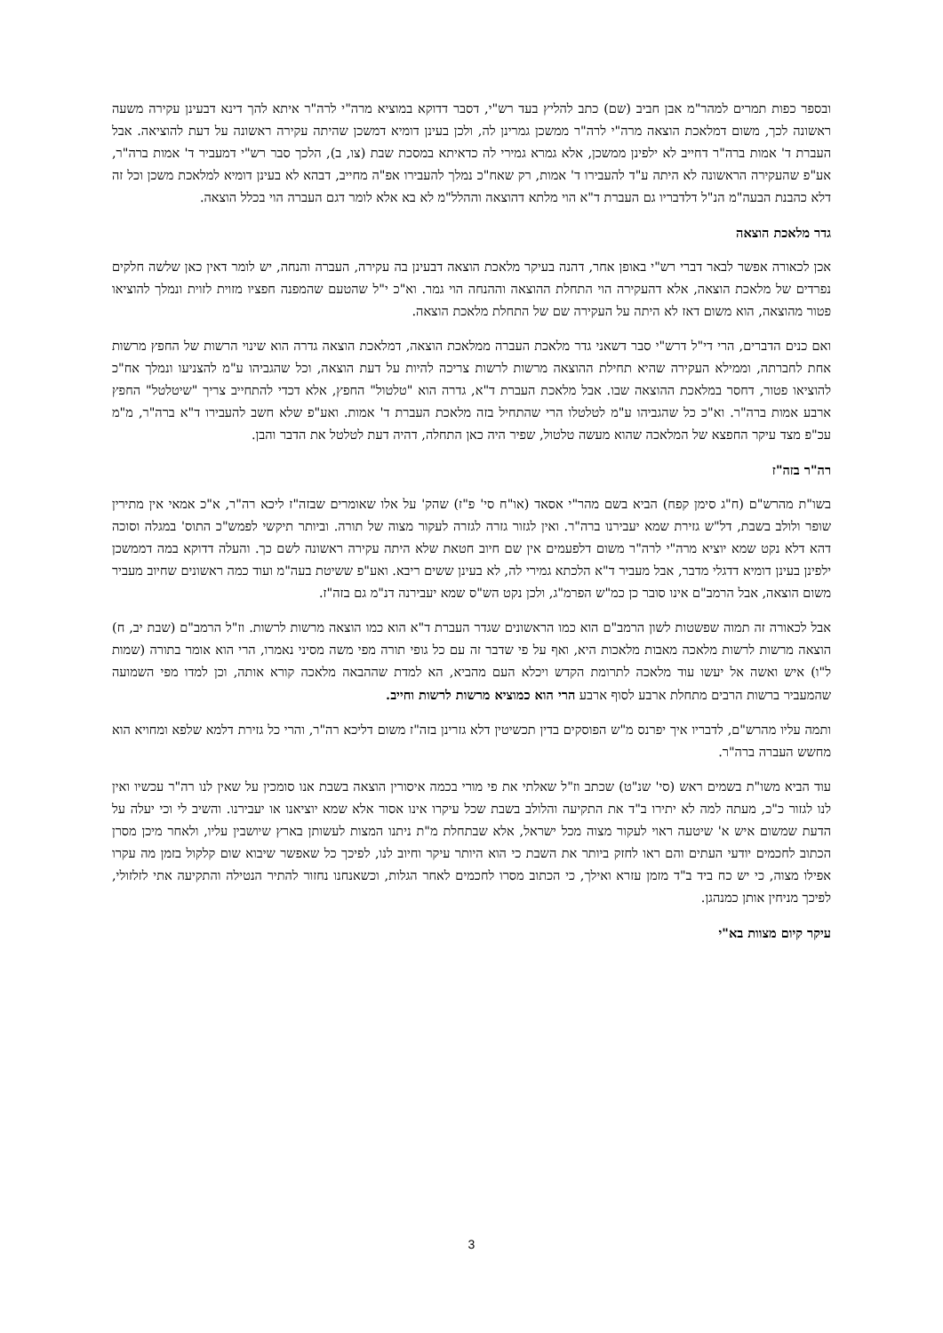ובספר כפות תמרים למהר"מ אבן חביב (שם) כתב להליץ בעד רש"י, דסבר דדוקא במוציא מרה"י לרה"ר איתא להך דינא דבעינן עקירה משעה ראשונה לכך, משום דמלאכת הוצאה מרה"י לרה"ר ממשכן גמרינן לה, ולכן בעינן דומיא דמשכן שהיתה עקירה ראשונה על דעת להוציאה. אבל העברת ד' אמות ברה"ר דחייב לא ילפינן ממשכן, אלא גמרא גמירי לה כדאיתא במסכת שבת (צו, ב), הלכך סבר רש"י דמעביר ד' אמות ברה"ר, אע"פ שהעקירה הראשונה לא היתה ע"ד להעבירו ד' אמות, רק שאח"כ נמלך להעבירו אפ"ה מחייב, דבהא לא בעינן דומיא למלאכת משכן וכל זה דלא כהבנת הבעה"מ הנ"ל דלדבריו גם העברת ד"א הוי מלתא דהוצאה וההלל"מ לא בא אלא לומר דגם העברה הוי בכלל הוצאה.
גדר מלאכת הוצאה
אכן לכאורה אפשר לבאר דברי רש"י באופן אחר, דהנה בעיקר מלאכת הוצאה דבעינן בה עקירה, העברה והנחה, יש לומר דאין כאן שלשה חלקים נפרדים של מלאכת הוצאה, אלא דהעקירה הוי התחלת ההוצאה וההנחה הוי גמר. וא"כ י"ל שהטעם שהמפנה חפציו מזוית לזוית ונמלך להוציאו פטור מהוצאה, הוא משום דאז לא היתה על העקירה שם של התחלת מלאכת הוצאה.
ואם כנים הדברים, הרי די"ל דרש"י סבר דשאני גדר מלאכת העברה ממלאכת הוצאה, דמלאכת הוצאה גדרה הוא שינוי הרשות של החפץ מרשות אחת לחברתה, וממילא העקירה שהיא תחילת ההוצאה מרשות לרשות צריכה להיות על דעת הוצאה, וכל שהגביהו ע"מ להצניעו ונמלך אח"כ להוציאו פטור, דחסר במלאכת ההוצאה שבו. אבל מלאכת העברת ד"א, גדרה הוא "טלטול" החפץ, אלא דכדי להתחייב צריך "שיטלטל" החפץ ארבע אמות ברה"ר. וא"כ כל שהגביהו ע"מ לטלטלו הרי שהתחיל בזה מלאכת העברת ד' אמות. ואע"פ שלא חשב להעבירו ד"א ברה"ר, מ"מ עכ"פ מצד עיקר החפצא של המלאכה שהוא מעשה טלטול, שפיר היה כאן התחלה, דהיה דעת לטלטל את הדבר והבן.
רה"ר בזה"ז
בשו"ת מהרש"ם (ח"ג סימן קפח) הביא בשם מהר"י אסאד (או"ח סי' פ"ז) שהק' על אלו שאומרים שבזה"ז ליכא רה"ר, א"כ אמאי אין מתירין שופר ולולב בשבת, דל"ש גזירת שמא יעבירנו ברה"ר. ואין לגזור גזרה לגזרה לעקור מצוה של תורה. וביותר תיקשי לפמש"כ התוס' במגלה וסוכה דהא דלא נקט שמא יוציא מרה"י לרה"ר משום דלפעמים אין שם חיוב חטאת שלא היתה עקירה ראשונה לשם כך. והעלה דדוקא במה דממשכן ילפינן בעינן דומיא דדגלי מדבר, אבל מעביר ד"א הלכתא גמירי לה, לא בעינן ששים ריבא. ואע"פ ששיטת בעה"מ ועוד כמה ראשונים שחיוב מעביר משום הוצאה, אבל הרמב"ם אינו סובר כן כמ"ש הפרמ"ג, ולכן נקט הש"ס שמא יעבירנה דנ"מ גם בזה"ז.
אבל לכאורה זה תמוה שפשטות לשון הרמב"ם הוא כמו הראשונים שגדר העברת ד"א הוא כמו הוצאה מרשות לרשות. וז"ל הרמב"ם (שבת יב, ח) הוצאה מרשות לרשות מלאכה מאבות מלאכות היא, ואף על פי שדבר זה עם כל גופי תורה מפי משה מסיני נאמרו, הרי הוא אומר בתורה (שמות ל"ו) איש ואשה אל יעשו עוד מלאכה לתרומת הקדש ויכלא העם מהביא, הא למדת שההבאה מלאכה קורא אותה, וכן למדו מפי השמועה שהמעביר ברשות הרבים מתחלת ארבע לסוף ארבע הרי הוא כמוציא מרשות לרשות וחייב.
ותמה עליו מהרש"ם, לדבריו איך יפרנס מ"ש הפוסקים בדין תכשיטין דלא גזרינן בזה"ז משום דליכא רה"ר, והרי כל גזירת דלמא שלפא ומחויא הוא מחשש העברה ברה"ר.
עוד הביא משו"ת בשמים ראש (סי' שנ"ט) שכתב וז"ל שאלתי את פי מורי בכמה איסורין הוצאה בשבת אנו סומכין על שאין לנו רה"ר עכשיו ואין לנו לגזור כ"כ, מעתה למה לא יתירו ב"ד את התקיעה והלולב בשבת שכל עיקרו אינו אסור אלא שמא יוציאנו או יעבירנו. והשיב לי וכי יעלה על הדעת שמשום איש א' שיטעה ראוי לעקור מצוה מכל ישראל, אלא שבתחלת מ"ת ניתנו המצות לעשותן בארץ שיושבין עליו, ולאחר מיכן מסרן הכתוב לחכמים יודעי העתים והם ראו לחזק ביותר את השבת כי הוא היותר עיקר וחיוב לנו, לפיכך כל שאפשר שיבוא שום קלקול בזמן מה עקרו אפילו מצוה, כי יש כח ביד ב"ד מזמן עזרא ואילך, כי הכתוב מסרו לחכמים לאחר הגלות, וכשאנחנו נחזור להתיר הנטילה והתקיעה אתי לזלזולי, לפיכך מניחין אותן כמנהגן.
עיקר קיום מצוות בא"י
3